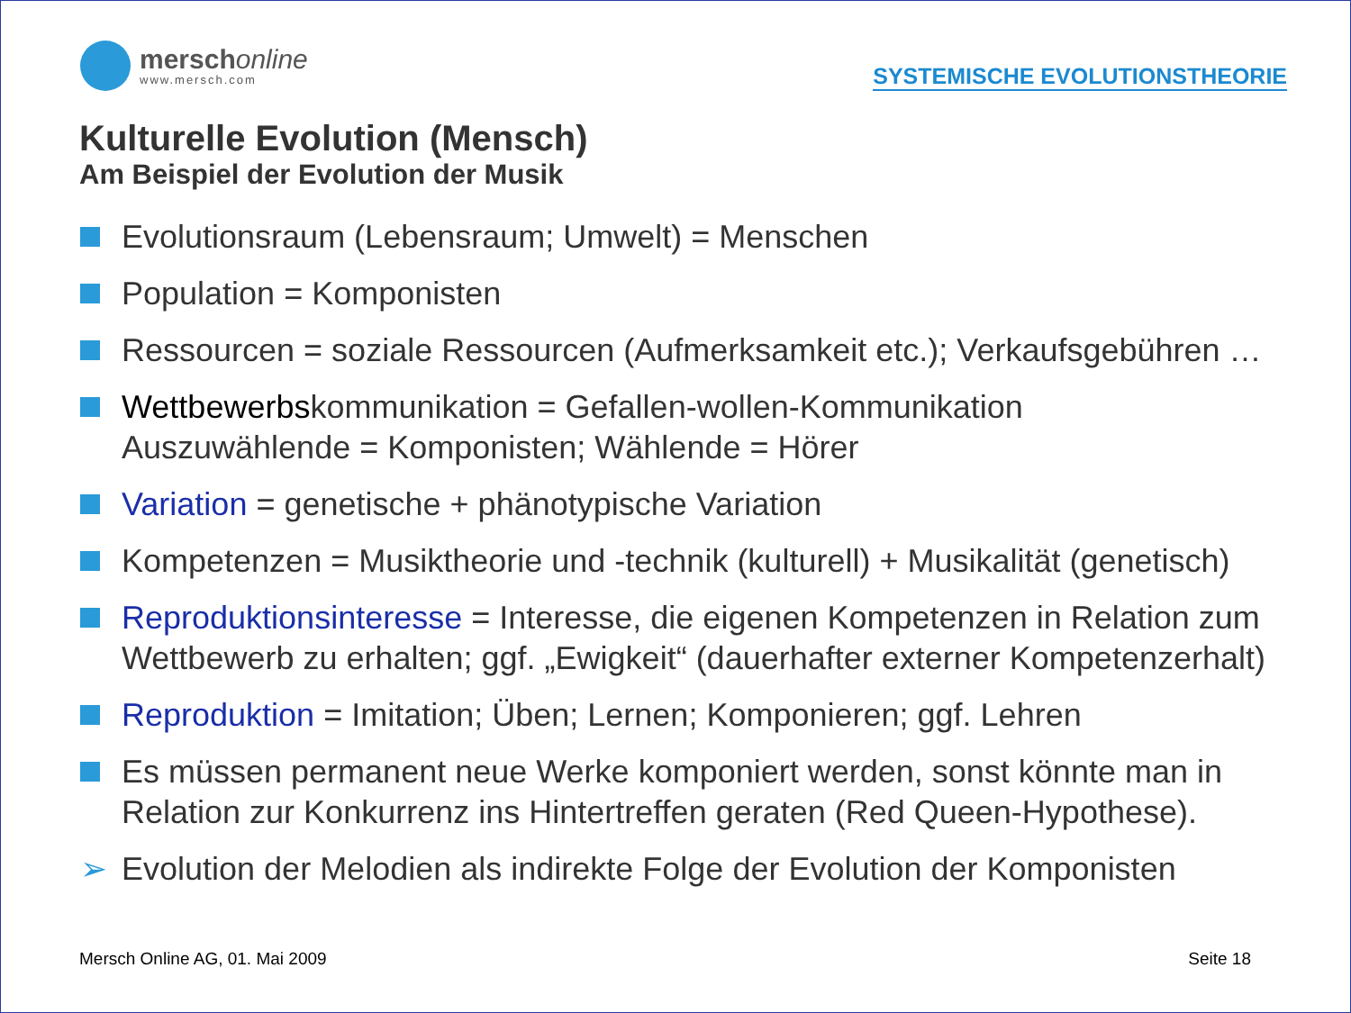merschonline
www.mersch.com
SYSTEMISCHE EVOLUTIONSTHEORIE
Kulturelle Evolution (Mensch)
Am Beispiel der Evolution der Musik
Evolutionsraum (Lebensraum; Umwelt) = Menschen
Population = Komponisten
Ressourcen = soziale Ressourcen (Aufmerksamkeit etc.); Verkaufsgebühren …
Wettbewerbskommunikation = Gefallen-wollen-Kommunikation
Auszuwählende = Komponisten; Wählende = Hörer
Variation = genetische + phänotypische Variation
Kompetenzen = Musiktheorie und -technik (kulturell) + Musikalität (genetisch)
Reproduktionsinteresse = Interesse, die eigenen Kompetenzen in Relation zum Wettbewerb zu erhalten; ggf. „Ewigkeit“ (dauerhafter externer Kompetenzerhalt)
Reproduktion = Imitation; Üben; Lernen; Komponieren; ggf. Lehren
Es müssen permanent neue Werke komponiert werden, sonst könnte man in Relation zur Konkurrenz ins Hintertreffen geraten (Red Queen-Hypothese).
➢ Evolution der Melodien als indirekte Folge der Evolution der Komponisten
Mersch Online AG, 01. Mai 2009 Seite 18